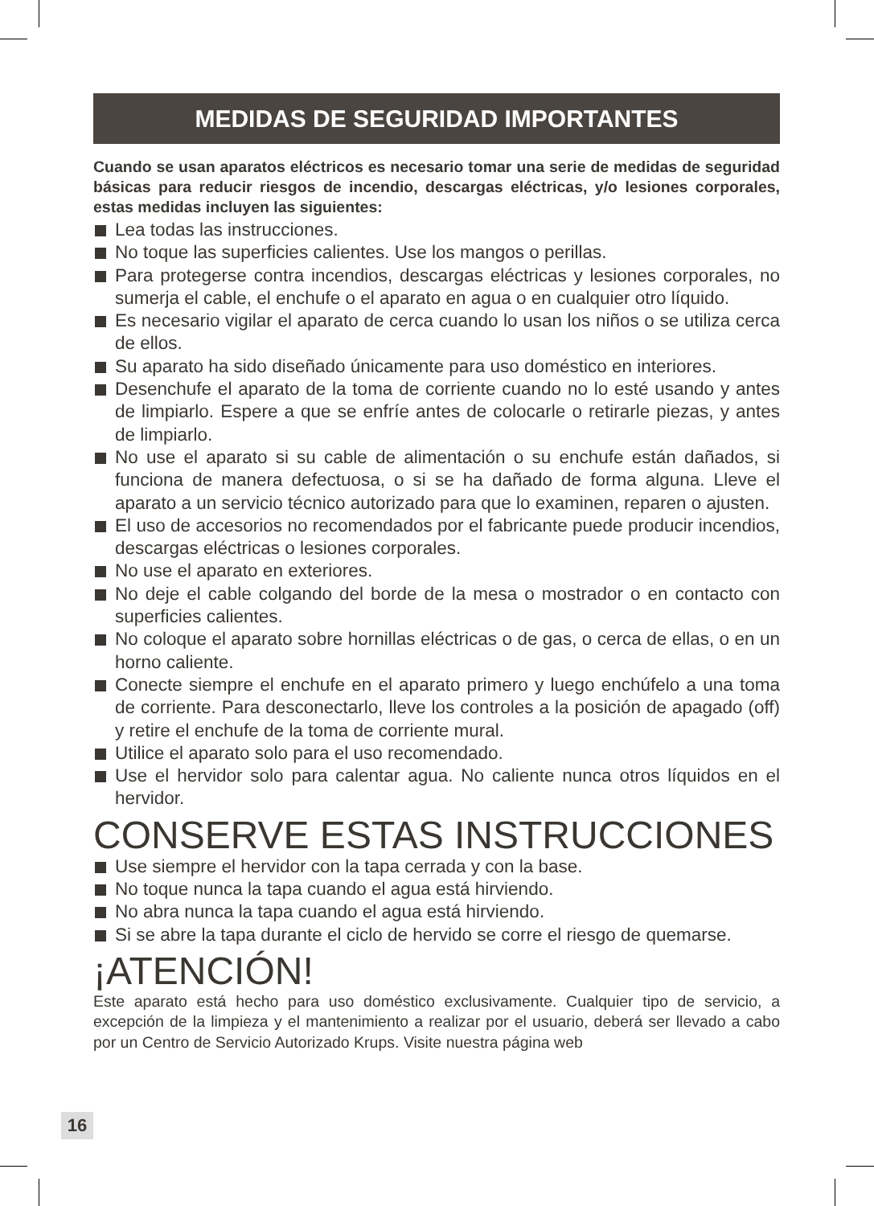MEDIDAS DE SEGURIDAD IMPORTANTES
Cuando se usan aparatos eléctricos es necesario tomar una serie de medidas de seguridad básicas para reducir riesgos de incendio, descargas eléctricas, y/o lesiones corporales, estas medidas incluyen las siguientes:
Lea todas las instrucciones.
No toque las superficies calientes. Use los mangos o perillas.
Para protegerse contra incendios, descargas eléctricas y lesiones corporales, no sumerja el cable, el enchufe o el aparato en agua o en cualquier otro líquido.
Es necesario vigilar el aparato de cerca cuando lo usan los niños o se utiliza cerca de ellos.
Su aparato ha sido diseñado únicamente para uso doméstico en interiores.
Desenchufe el aparato de la toma de corriente cuando no lo esté usando y antes de limpiarlo. Espere a que se enfríe antes de colocarle o retirarle piezas, y antes de limpiarlo.
No use el aparato si su cable de alimentación o su enchufe están dañados, si funciona de manera defectuosa, o si se ha dañado de forma alguna. Lleve el aparato a un servicio técnico autorizado para que lo examinen, reparen o ajusten.
El uso de accesorios no recomendados por el fabricante puede producir incendios, descargas eléctricas o lesiones corporales.
No use el aparato en exteriores.
No deje el cable colgando del borde de la mesa o mostrador o en contacto con superficies calientes.
No coloque el aparato sobre hornillas eléctricas o de gas, o cerca de ellas, o en un horno caliente.
Conecte siempre el enchufe en el aparato primero y luego enchúfelo a una toma de corriente. Para desconectarlo, lleve los controles a la posición de apagado (off) y retire el enchufe de la toma de corriente mural.
Utilice el aparato solo para el uso recomendado.
Use el hervidor solo para calentar agua. No caliente nunca otros líquidos en el hervidor.
CONSERVE ESTAS INSTRUCCIONES
Use siempre el hervidor con la tapa cerrada y con la base.
No toque nunca la tapa cuando el agua está hirviendo.
No abra nunca la tapa cuando el agua está hirviendo.
Si se abre la tapa durante el ciclo de hervido se corre el riesgo de quemarse.
¡ATENCIÓN!
Este aparato está hecho para uso doméstico exclusivamente. Cualquier tipo de servicio, a excepción de la limpieza y el mantenimiento a realizar por el usuario, deberá ser llevado a cabo por un Centro de Servicio Autorizado Krups. Visite nuestra página web
16